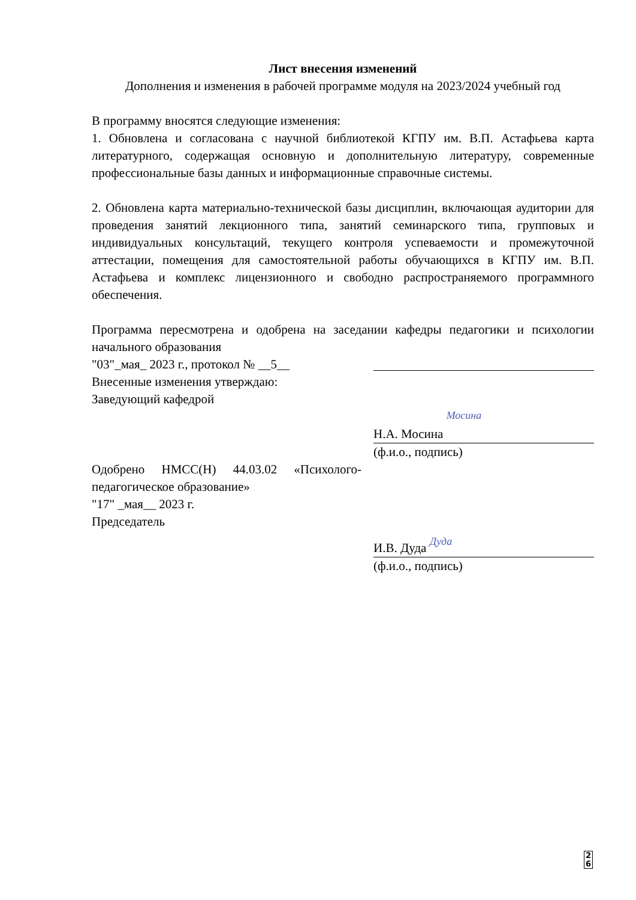Лист внесения изменений
Дополнения и изменения в рабочей программе модуля на 2023/2024 учебный год
В программу вносятся следующие изменения:
1. Обновлена и согласована с научной библиотекой КГПУ им. В.П. Астафьева карта литературного, содержащая основную и дополнительную литературу, современные профессиональные базы данных и информационные справочные системы.
2. Обновлена карта материально-технической базы дисциплин, включающая аудитории для проведения занятий лекционного типа, занятий семинарского типа, групповых и индивидуальных консультаций, текущего контроля успеваемости и промежуточной аттестации, помещения для самостоятельной работы обучающихся в КГПУ им. В.П. Астафьева и комплекс лицензионного и свободно распространяемого программного обеспечения.
Программа пересмотрена и одобрена на заседании кафедры педагогики и психологии начального образования
"03"_мая_ 2023 г., протокол № __5__
Внесенные изменения утверждаю:
Заведующий кафедрой
Н.А. Мосина Мосина
(ф.и.о., подпись)
Одобрено НМСС(Н) 44.03.02 «Психолого-педагогическое образование»
"17" _мая__ 2023 г.
Председатель
И.В. Дуда Дуда
(ф.и.о., подпись)
2
6